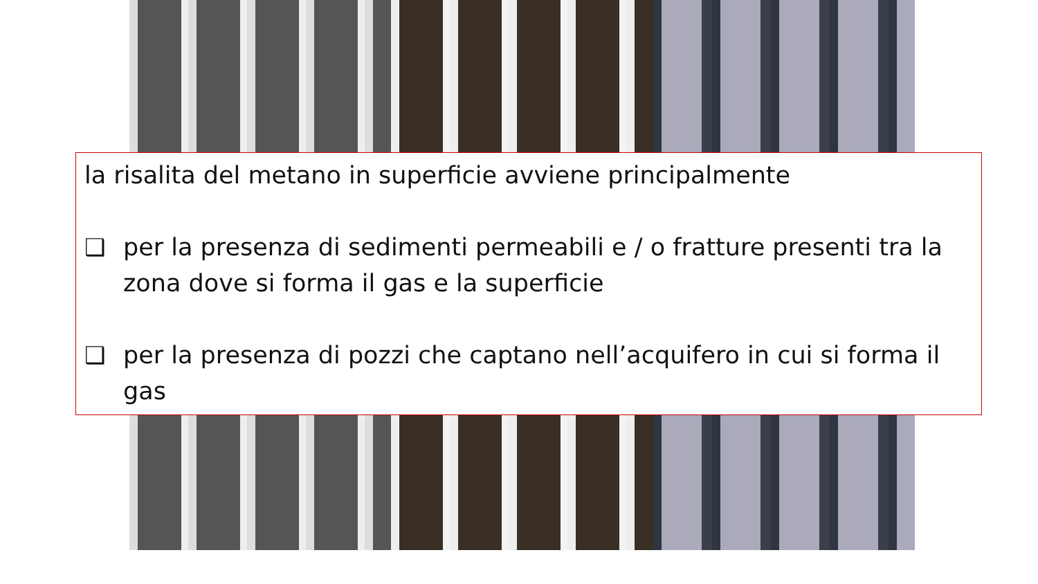la risalita del metano in superficie avviene principalmente
❑ per la presenza di sedimenti permeabili e / o fratture presenti tra la zona dove si forma il gas e la superficie
❑ per la presenza di pozzi che captano nell’acquifero in cui si forma il gas